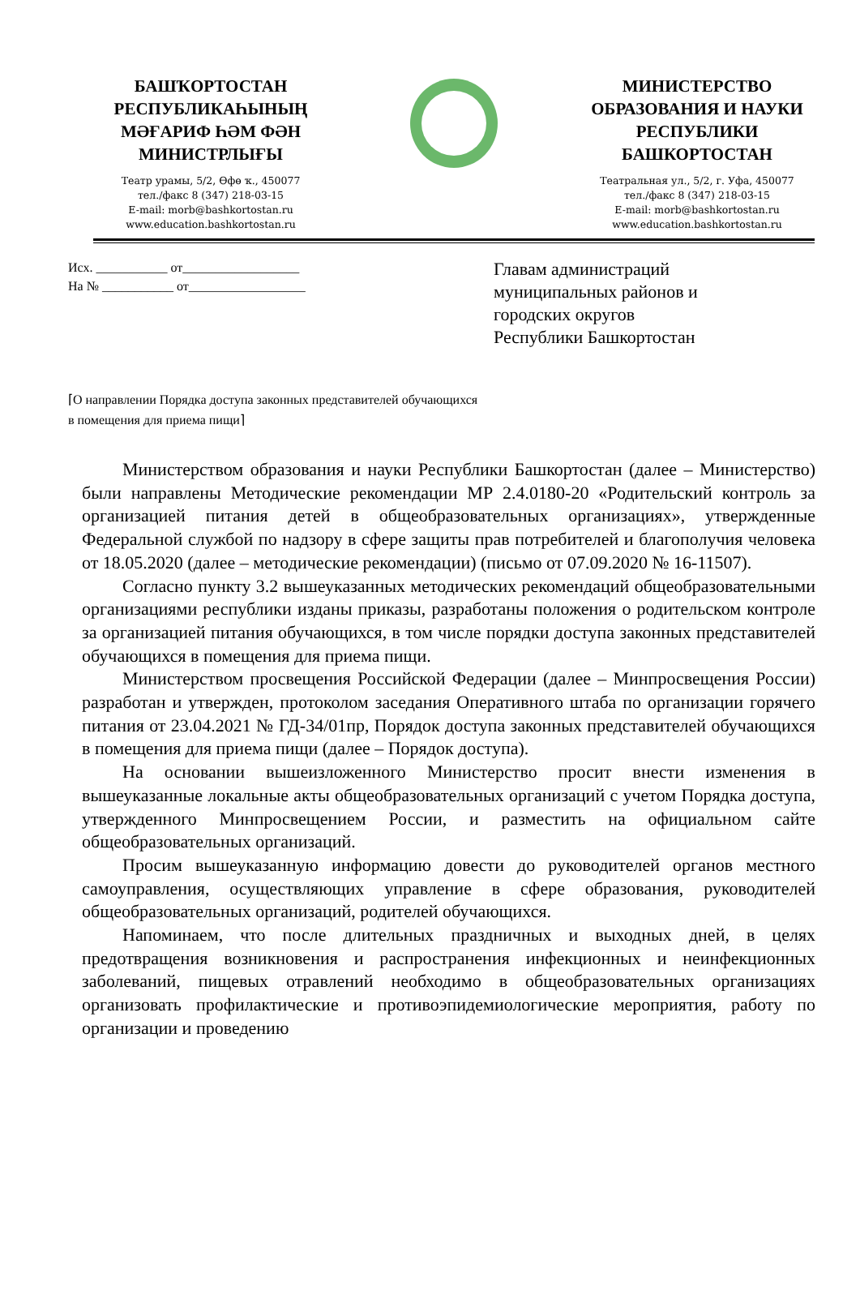БАШҠОРТОСТАН
РЕСПУБЛИКАҺЫНЫҢ
МӘҒАРИФ ҺӘМ ФӘН
МИНИСТРЛЫҒЫ
Театр урамы, 5/2, Өфө ҡ., 450077
тел./факс 8 (347) 218-03-15
E-mail: morb@bashkortostan.ru
www.education.bashkortostan.ru
МИНИСТЕРСТВО
ОБРАЗОВАНИЯ И НАУКИ
РЕСПУБЛИКИ
БАШКОРТОСТАН
Театральная ул., 5/2, г. Уфа, 450077
тел./факс 8 (347) 218-03-15
E-mail: morb@bashkortostan.ru
www.education.bashkortostan.ru
Исх. ___________ от__________________
На № ___________ от__________________
Главам администраций
муниципальных районов и
городских округов
Республики Башкортостан
⌈О направлении Порядка доступа законных представителей обучающихся в помещения для приема пищи⌉
Министерством образования и науки Республики Башкортостан (далее – Министерство) были направлены Методические рекомендации МР 2.4.0180-20 «Родительский контроль за организацией питания детей в общеобразовательных организациях», утвержденные Федеральной службой по надзору в сфере защиты прав потребителей и благополучия человека от 18.05.2020 (далее – методические рекомендации) (письмо от 07.09.2020 № 16-11507).
Согласно пункту 3.2 вышеуказанных методических рекомендаций общеобразовательными организациями республики изданы приказы, разработаны положения о родительском контроле за организацией питания обучающихся, в том числе порядки доступа законных представителей обучающихся в помещения для приема пищи.
Министерством просвещения Российской Федерации (далее – Минпросвещения России) разработан и утвержден, протоколом заседания Оперативного штаба по организации горячего питания от 23.04.2021 № ГД-34/01пр, Порядок доступа законных представителей обучающихся в помещения для приема пищи (далее – Порядок доступа).
На основании вышеизложенного Министерство просит внести изменения в вышеуказанные локальные акты общеобразовательных организаций с учетом Порядка доступа, утвержденного Минпросвещением России, и разместить на официальном сайте общеобразовательных организаций.
Просим вышеуказанную информацию довести до руководителей органов местного самоуправления, осуществляющих управление в сфере образования, руководителей общеобразовательных организаций, родителей обучающихся.
Напоминаем, что после длительных праздничных и выходных дней, в целях предотвращения возникновения и распространения инфекционных и неинфекционных заболеваний, пищевых отравлений необходимо в общеобразовательных организациях организовать профилактические и противоэпидемиологические мероприятия, работу по организации и проведению